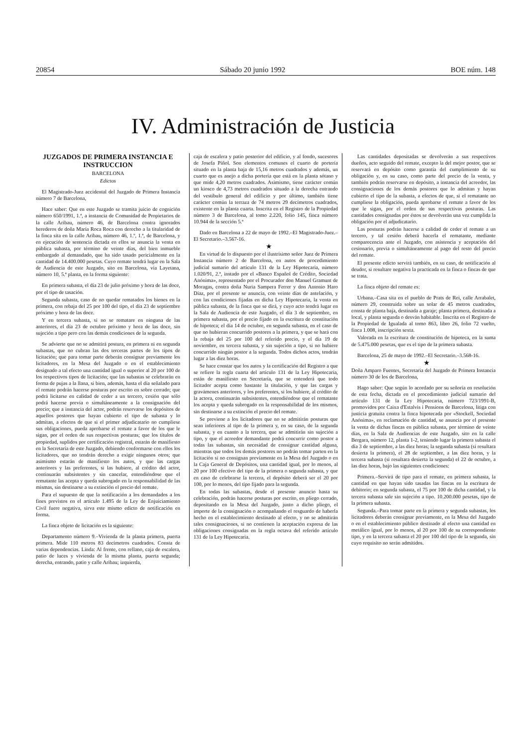20854 Sábado 20 junio 1992 BOE núm. 148
IV. Administración de Justicia
JUZGADOS DE PRIMERA INSTANCIA E INSTRUCCION
BARCELONA
Edictos
El Magistrado-Juez accidental del Juzgado de Primera Instancia número 7 de Barcelona,
Hace saber: Que en este Juzgado se tramita juicio de cognición número 650/1991, 1.ª, a instancia de Comunidad de Propietarios de la calle Aribau, número 46, de Barcelona contra ignorados herederos de doña María Roca Roca con derecho a la titularidad de la finca sita en la calle Aribau, número 46, 1.º, 1.ª, de Barcelona, y en ejecución de sentencia dictada en ellos se anuncia la venta en pública subasta, por término de veinte días, del bien inmueble embargado al demandado, que ha sido tasado pericialmente en la cantidad de 14.400.000 pesetas. Cuyo remate tendrá lugar en la Sala de Audiencia de este Juzgado, sito en Barcelona, vía Layetana, número 10, 5.ª planta, en la forma siguiente:
En primera subasta, el día 23 de julio próximo y hora de las doce, por el tipo de tasación.
Segunda subasta, caso de no quedar rematados los bienes en la primera, con rebaja del 25 por 100 del tipo, el día 23 de septiembre próximo y hora de las doce.
Y en tercera subasta, si no se rematare en ninguna de las anteriores, el día 23 de octubre próximo y hora de las doce, sin sujeción a tipo pero con las demás condiciones de la segunda.
Se advierte que no se admitirá postura, en primera ni en segunda subastas, que no cubran las dos terceras partes de los tipos de licitación; que para tomar parte deberán consignar previamente los licitadores, en la Mesa del Juzgado o en el establecimiento designado a tal efecto una cantidad igual o superior al 20 por 100 de los respectivos tipos de licitación; que las subastas se celebrarán en forma de pujas a la llana, si bien, además, hasta el día señalado para el remate podrán hacerse posturas por escrito en sobre cerrado; que podrá licitarse en calidad de ceder a un tercero, cesión que sólo podrá hacerse previa o simultáneamente a la consignación del precio; que a instancia del actor, podrán reservarse los depósitos de aquellos postores que hayan cubierto el tipo de subasta y lo admitan, a efectos de que si el primer adjudicatario no cumpliese sus obligaciones, pueda aprobarse el remate a favor de los que le sigan, por el orden de sus respectivas posturas; que los títulos de propiedad, suplidos por certificación registral, estarán de manifiesto en la Secretaría de este Juzgado, debiendo conformarse con ellos los licitadores, que no tendrán derecho a exigir ningunos otros; que asimismo estarán de manifiesto los autos, y que las cargas anteriores y las preferentes, si las hubiere, al crédito del actor, continuarán subsistentes y sin cancelar, entendiéndose que el rematante las acepta y queda subrogado en la responsabilidad de las mismas, sin destinarse a su extinción el precio del remate.
Para el supuesto de que la notificación a los demandados a los fines previstos en el artículo 1.495 de la Ley de Enjuiciamiento Civil fuere negativa, sirva este mismo edicto de notificación en forma.
La finca objeto de licitación es la siguiente:
Departamento número 9.–Vivienda de la planta primera, puerta primera. Mide 110 metros 83 decímetros cuadrados. Consta de varias dependencias. Linda: Al frente, con rellano, caja de escalera, patio de luces y vivienda de la misma planta, puerta segunda; derecha, entrando, patio y calle Aribau; izquierda,
caja de escalera y patio posterior del edificio, y al fondo, sucesores de Josefa Piñol. Son elementos comunes el cuarto de portería situado en la planta baja de 15,16 metros cuadrados y además, un cuarto que es anejo a dicha portería que está en la planta sótano y que mide 4,20 metros cuadrados. Asimismo, tiene carácter común un kiosco de 4,73 metros cuadrados situado a la derecha entrando del vestíbulo general del edificio y por último, también tiene carácter común la terraza de 74 metros 29 decímetros cuadrados, existente en la planta cuarta. Inscrita en el Registro de la Propiedad número 3 de Barcelona, al tomo 2.220, folio 145, finca número 10.944 de la sección 5.ª
Dado en Barcelona a 22 de mayo de 1992.–El Magistrado-Juez.–El Secretario.–3.567-16.
★
En virtud de lo dispuesto por el ilustrísimo señor Juez de Primera Instancia número 2 de Barcelona, en autos de procedimiento judicial sumario del artículo 131 de la Ley Hipotecaria, número 1.020/91, 2.ª, instado por el «Banco Español de Crédito, Sociedad Anónima», representado por el Procurador don Manuel Gramunt de Moragas, contra doña Nuria Sampera Ferrer y don Antonio Haro Díaz, por el presente se anuncia, con veinte días de antelación, y con las condiciones fijadas en dicha Ley Hipotecaria, la venta en pública subasta, de la finca que se dirá, y cuyo acto tendrá lugar en la Sala de Audiencia de este Juzgado, el día 3 de septiembre, en primera subasta, por el precio fijado en la escritura de constitución de hipoteca; el día 14 de octubre, en segunda subasta, en el caso de que no hubieran concurrido postores a la primera, y que se hará con la rebaja del 25 por 100 del referido precio, y el día 19 de noviembre, en tercera subasta, y sin sujeción a tipo, si no hubiere concurrido ningún postor a la segunda. Todos dichos actos, tendrán lugar a las diez horas.
Se hace constar que los autos y la certificación del Registro a que se refiere la regla cuarta del artículo 131 de la Ley Hipotecaria, están de manifiesto en Secretaría, que se entenderá que todo licitador acepta como bastante la titulación, y que las cargas y gravámenes anteriores, y los preferentes, si los hubiere, al crédito de la actora, continuarán subsistentes, entendiéndose que el rematante los acepta y queda subrogado en la responsabilidad de los mismos, sin destinarse a su extinción el precio del remate.
Se previene a los licitadores que no se admitirán posturas que sean inferiores al tipo de la primera y, en su caso, de la segunda subasta, y en cuanto a la tercera, que se admitirán sin sujeción a tipo, y que el acreedor demandante podrá concurrir como postor a todas las subastas, sin necesidad de consignar cantidad alguna, mientras que todos los demás postores no podrán tomar parten en la licitación si no consignan previamente en la Mesa del Juzgado o en la Caja General de Depósitos, una cantidad igual, por lo menos, al 20 por 100 efectivo del tipo de la primera o segunda subasta, y que en caso de celebrarse la tercera, el depósito deberá ser el 20 por 100, por lo menos, del tipo fijado para la segunda.
En todas las subastas, desde el presente anuncio hasta su celebración, podrán hacerse posturas por escrito, en pliego cerrado, depositando en la Mesa del Juzgado, junto a dicho pliego, el importe de la consignación o acompañando el resguardo de haberla hecho en el establecimiento destinado al efecto, y no se admitirán tales consignaciones, si no contienen la aceptación expresa de las obligaciones consignadas en la regla octava del referido artículo 131 de la Ley Hipotecaria.
Las cantidades depositadas se devolverán a sus respectivos dueños, acto seguido del remate, excepto la del mejor postor, que se reservará en depósito como garantía del cumplimiento de su obligación y, en su caso, como parte del precio de la venta, y también podrán reservarse en depósito, a instancia del acreedor, las consignaciones de los demás postores que lo admitan y hayan cubierto el tipo de la subasta, a efectos de que, si el rematante no cumpliese la obligación, pueda aprobarse el remate a favor de los que le sigan, por el orden de sus respectivas posturas. Las cantidades consignadas por éstos se devolverán una vez cumplida la obligación por el adjudicatario.
Las posturas podrán hacerse a calidad de ceder el remate a un tercero, y tal cesión deberá hacerla el rematante, mediante comparecencia ante el Juzgado, con asistencia y aceptación del cesionario, previa o simultáneamente al pago del resto del precio del remate.
El presente edicto servirá también, en su caso, de notificación al deudor, si resultare negativa la practicada en la finca o fincas de que se trata.
La finca objeto del remate es:
Urbana.–Casa sita en el pueblo de Prats de Rei, calle Arrabalet, número 29, construida sobre un solar de 45 metros cuadrados, consta de planta baja, destinada a garaje; planta primera, destinada a local, y planta segunda o desván habitable. Inscrita en el Registro de la Propiedad de Igualada al tomo 863, libro 26, folio 72 vuelto, finca 1.008, inscripción sexta.
Valorada en la escritura de constitución de hipoteca, en la suma de 5.475.000 pesetas, que es el tipo de la primera subasta.
Barcelona, 25 de mayo de 1992.–El Secretario.–3.568-16.
★
Doña Amparo Fuentes, Secretaria del Juzgado de Primera Instancia número 30 de los de Barcelona,
Hago saber: Que según lo acordado por su señoría en resolución de esta fecha, dictada en el procedimiento judicial sumario del artículo 131 de la Ley Hipotecaria, número 723/1991-B, promovidos por Caixa d'Estalvis i Pensions de Barcelona, litiga con justicia gratuita contra la finca hipotecada por «Stockell, Sociedad Anónima», en reclamación de cantidad, se anuncia por el presente la venta de dichas fincas en pública subasta, por término de veinte días, en la Sala de Audiencias de este Juzgado, sito en la calle Bergara, número 12, planta 1-2, teniendo lugar la primera subasta el día 3 de septiembre, a las diez horas; la segunda subasta (si resultara desierta la primera), el 28 de septiembre, a las diez horas, y la tercera subasta (si resultara desierta la segunda) el 22 de octubre, a las diez horas, bajo las siguientes condiciones:
Primera.–Servirá de tipo para el remate, en primera subasta, la cantidad en que hayan sido tasadas las fincas en la escritura de debitorio; en segunda subasta, el 75 por 100 de dicha cantidad, y la tercera subasta sale sin sujeción a tipo. 10.200.000 pesetas, tipo de la primera subasta.
Segunda.–Para tomar parte en la primera y segunda subastas, los licitadores deberán consignar previamente, en la Mesa del Juzgado o en el establecimiento público destinado al efecto una cantidad en metálico igual, por lo menos, al 20 por 100 de su correspondiente tipo, y en la tercera subasta el 20 por 100 del tipo de la segunda, sin cuyo requisito no serán admitidos.